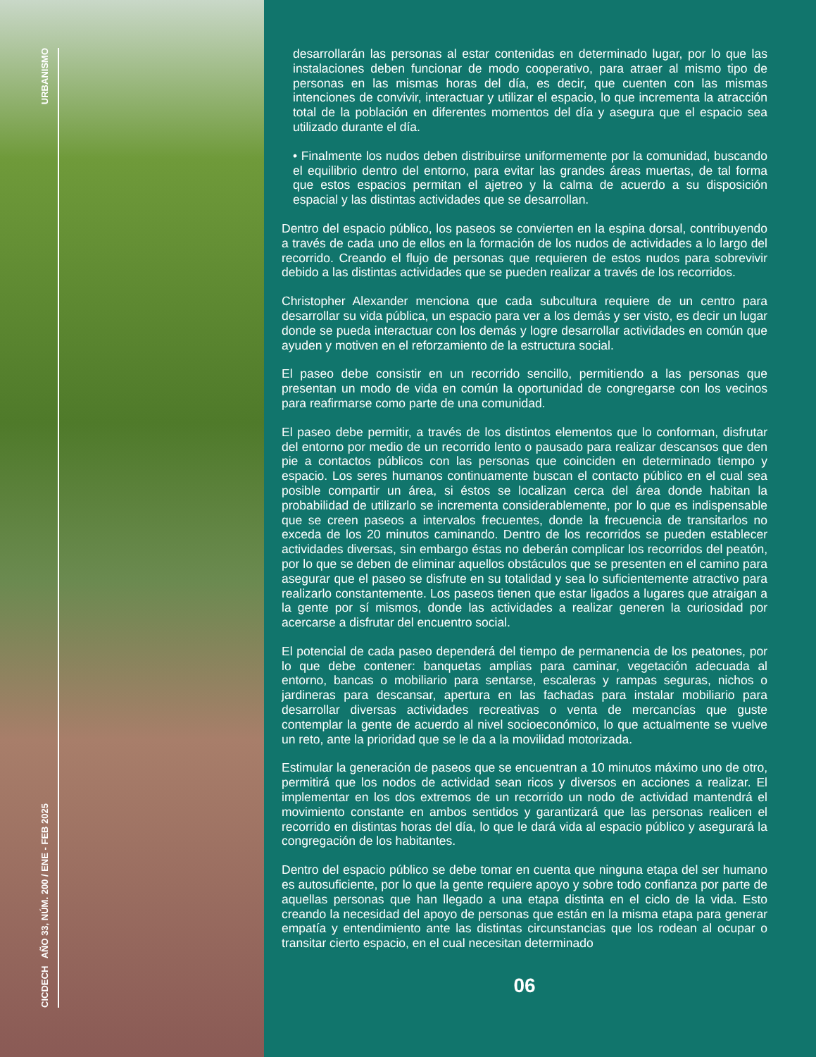URBANISMO
CICDECH AÑO 33, NÚM. 200 / ENE - FEB 2025
desarrollarán las personas al estar contenidas en determinado lugar, por lo que las instalaciones deben funcionar de modo cooperativo, para atraer al mismo tipo de personas en las mismas horas del día, es decir, que cuenten con las mismas intenciones de convivir, interactuar y utilizar el espacio, lo que incrementa la atracción total de la población en diferentes momentos del día y asegura que el espacio sea utilizado durante el día.
• Finalmente los nudos deben distribuirse uniformemente por la comunidad, buscando el equilibrio dentro del entorno, para evitar las grandes áreas muertas, de tal forma que estos espacios permitan el ajetreo y la calma de acuerdo a su disposición espacial y las distintas actividades que se desarrollan.
Dentro del espacio público, los paseos se convierten en la espina dorsal, contribuyendo a través de cada uno de ellos en la formación de los nudos de actividades a lo largo del recorrido. Creando el flujo de personas que requieren de estos nudos para sobrevivir debido a las distintas actividades que se pueden realizar a través de los recorridos.
Christopher Alexander menciona que cada subcultura requiere de un centro para desarrollar su vida pública, un espacio para ver a los demás y ser visto, es decir un lugar donde se pueda interactuar con los demás y logre desarrollar actividades en común que ayuden y motiven en el reforzamiento de la estructura social.
El paseo debe consistir en un recorrido sencillo, permitiendo a las personas que presentan un modo de vida en común la oportunidad de congregarse con los vecinos para reafirmarse como parte de una comunidad.
El paseo debe permitir, a través de los distintos elementos que lo conforman, disfrutar del entorno por medio de un recorrido lento o pausado para realizar descansos que den pie a contactos públicos con las personas que coinciden en determinado tiempo y espacio. Los seres humanos continuamente buscan el contacto público en el cual sea posible compartir un área, si éstos se localizan cerca del área donde habitan la probabilidad de utilizarlo se incrementa considerablemente, por lo que es indispensable que se creen paseos a intervalos frecuentes, donde la frecuencia de transitarlos no exceda de los 20 minutos caminando. Dentro de los recorridos se pueden establecer actividades diversas, sin embargo éstas no deberán complicar los recorridos del peatón, por lo que se deben de eliminar aquellos obstáculos que se presenten en el camino para asegurar que el paseo se disfrute en su totalidad y sea lo suficientemente atractivo para realizarlo constantemente. Los paseos tienen que estar ligados a lugares que atraigan a la gente por sí mismos, donde las actividades a realizar generen la curiosidad por acercarse a disfrutar del encuentro social.
El potencial de cada paseo dependerá del tiempo de permanencia de los peatones, por lo que debe contener: banquetas amplias para caminar, vegetación adecuada al entorno, bancas o mobiliario para sentarse, escaleras y rampas seguras, nichos o jardineras para descansar, apertura en las fachadas para instalar mobiliario para desarrollar diversas actividades recreativas o venta de mercancías que guste contemplar la gente de acuerdo al nivel socioeconómico, lo que actualmente se vuelve un reto, ante la prioridad que se le da a la movilidad motorizada.
Estimular la generación de paseos que se encuentran a 10 minutos máximo uno de otro, permitirá que los nodos de actividad sean ricos y diversos en acciones a realizar. El implementar en los dos extremos de un recorrido un nodo de actividad mantendrá el movimiento constante en ambos sentidos y garantizará que las personas realicen el recorrido en distintas horas del día, lo que le dará vida al espacio público y asegurará la congregación de los habitantes.
Dentro del espacio público se debe tomar en cuenta que ninguna etapa del ser humano es autosuficiente, por lo que la gente requiere apoyo y sobre todo confianza por parte de aquellas personas que han llegado a una etapa distinta en el ciclo de la vida. Esto creando la necesidad del apoyo de personas que están en la misma etapa para generar empatía y entendimiento ante las distintas circunstancias que los rodean al ocupar o transitar cierto espacio, en el cual necesitan determinado
06